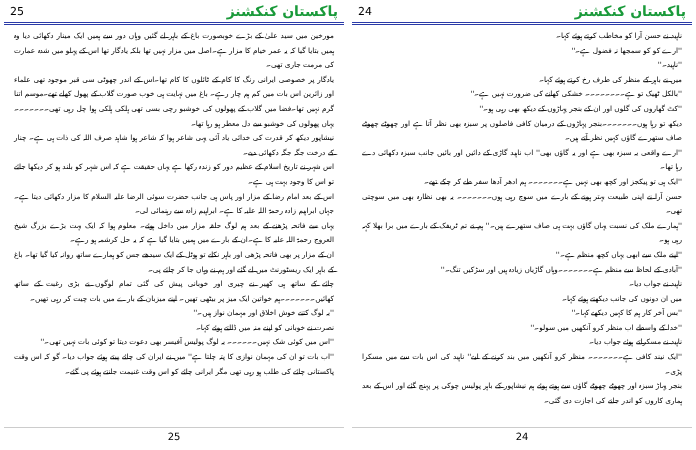25 پاکستان کنکشنز
مورخین میں سید علیٰ کے بڑے خوبصورت باغ کے باہر لے گئیں وہاں دور سے ہمیں ایک مینار دکھائی دیا وہ ہمیں بتایا گیا کہ یہ عمر خیام کا مزار ہے۔اصل میں مزار نہیں تھا بلکہ یادگار تھا اس کے پہلو میں شدہ عمارت کی مرمت جاری تھی۔
یادگار پر خصوصی ایرانی رنگ کا کام کے ٹائلوں کا کام تھا۔اس کے اندر چھوٹی سی قبر موجود تھی علماء اور زائرین اس بات میں کم ہم چار رہے۔ باغ میں نہایت ہی خوب صورت گلاب کے پھول کھلے تھے۔موسم اتنا گرم نہیں تھا۔فضا میں گلاب کے پھولوں کی خوشبو رچی بسی تھی ہلکی ہلکی ہوا چل رہی تھی۔۔۔۔۔۔۔یہاں پھولوں کی خوشبو سے دل معطر ہو رہا تھا۔
نیشاپور دیکھ کر قدرت کی خدائی یاد آئی یہی شاعر ہوا کہ شاعر ہوا شاہد صرف اللہ کی ذات ہی ہے۔ چنار کے درخت جگہ جگہ دکھائی دیے۔
اس شہر نے تاریخ اسلام کے عظیم دور کو زندہ رکھا ہے یہاں حقیقت ہے کہ اس شہر کو بلند ہو کر دیکھا جائے تو اس کا وجود بہت ہی ہے۔
اس کے بعد امام رضا کے مزار اور پاس ہی جانب حضرت سوئی الرضا علیہ السلام کا مزار دکھائی دیتا ہے۔ جہاں ابراہیم زادہ رحمۃ اللہ علیہ کا ہے۔ ابراہیم زادہ سے رہنمائی لی۔
یہاں سے فاتحہ پڑھنے کے بعد ہم لوگ حلقہ مزار میں داخل ہوئے۔ معلوم ہوا کہ ایک بہت بڑے بزرگ شیخ العروج رحمۃ اللہ علیہ کا ہے۔ان کے بارے میں ہمیں بتایا گیا ہے کہ یہ حل کرشمہ ہو رہے۔
ان کے مزار پر بھی فاتحہ پڑھی اور باہر نکلے تو ہوٹل کے ایک سیدھے جس کو ہمارے ساتھ روانہ کیا گیا تھا۔ باغ کے باہر ایک ریسٹورنٹ میں لے گئے اور ہم نے وہاں جا کر چائے پی۔
چائے کے ساتھ ہی کھیر نے چیری اور خوبانی پیش کی گئی تمام لوگوں نے بڑی رغبت کے ساتھ کھائیں۔۔۔۔۔۔۔ہم خواتین ایک میز پر بیٹھی تھیں۔ اپنے میزبان کے بارے میں بات چیت کر رہی تھیں۔
''یہ لوگ کتنے خوش اخلاق اور مہمان نواز ہیں۔''
نصرت نے خوبانی کو اپنے منہ میں ڈالتے ہوئے کہا۔
''اس میں کوئی شک نہیں۔۔۔۔۔۔ یہ لوگ پولیس آفیسر بھی دعوت دیتا تو کوئی بات نہیں تھی۔''
''اب بات تو ان کی مہمان نوازی کا پتہ چلتا ہے'' میں نے ایران کی چائے پیتے ہوئے جواب دیا۔ گو کہ اس وقت پاکستانی چائے کی طلب ہو رہی تھی مگر ایرانی چائے کو اس وقت غنیمت جانتے ہوئے پی گئے۔
25
24 پاکستان کنکشنز
ناہید نے حسن آرا کو مخاطب کرتے ہوئے کہا۔
''ارے کو کو سمجھا نہ فضول ہے۔''
''ناہید۔''
میں نے باہر کے منظر کی طرف رخ کرتے ہوئے کہا۔
''بالکل ٹھیک تو ہے۔۔۔۔۔۔۔۔ خشکی کھانے کی ضرورت نہیں ہے۔''
''کٹ گھاروں کی گلوں اور ان کے بنجر پہاڑوں کے دیکھ بھی رہی ہو۔''
دیکھ تو رہا ہوں۔۔۔۔۔۔۔بنجر پہاڑوں کے درمیان کافی فاصلوں پر سبزہ بھی نظر آتا ہے اور چھوٹے چھوٹے صاف ستھرے گاؤں کہیں نظر آتے ہیں۔
''ارے واقعی یہ سبزہ بھی ہے اور یہ گاؤں بھی'' اب ناہید گاڑی کے دائیں اور بائیں جانب سبزہ دکھائی دے رہا تھا۔
''ایک ہی تو پیکجز اور کچھ بھی نہیں ہے۔۔۔۔۔۔۔ ہم ادھر آدھا سفر طے کر چکے تھے۔
حسن آرا نے اپنی طبیعت بہتر ہونے کے بارے میں سوچ رہی ہوں۔۔۔۔۔۔۔ یہ بھی نظارہ بھی میں سوچتی تھی۔
''ہمارے ملک کی نسبت یہاں گاؤں بہت ہی صاف ستھرے ہیں۔'' ہم نے تم ٹریفک کے بارے میں برا بھلا کہہ رہی ہو۔
''اپنے ملک سے ابھی یہاں کچھ منظم ہے۔''
''آبادی کے لحاظ سے منظم ہے۔۔۔۔۔۔۔وہاں گاڑیاں زیادہ ہیں اور سڑکیں تنگ۔''
ناہید نے جواب دیا۔
میں ان دونوں کی جانب دیکھتے ہوئے کہا۔
''بس آخر کار ہم کا کہیں دیکھے کہا۔''
''خدا کے واسطے اب منظر کرو آنکھیں میں سولو۔''
ناہید نے مسکراتے ہوئے جواب دیا۔
''ایک نیند کافی ہے۔۔۔۔۔۔۔ منظر کرو آنکھیں میں بند کرنے کے لیے'' ناہید کی اس بات سے میں مسکرا پڑی۔
بنجر پہاڑ سبزہ اور چھوٹے چھوٹے گاؤں سے ہوتے ہوئے ہم نیشاپور کے باہر پولیس چوکی پر پہنچ گئے اور اس کے بعد ہماری کاروں کو اندر جانے کی اجازت دی گئی۔
24